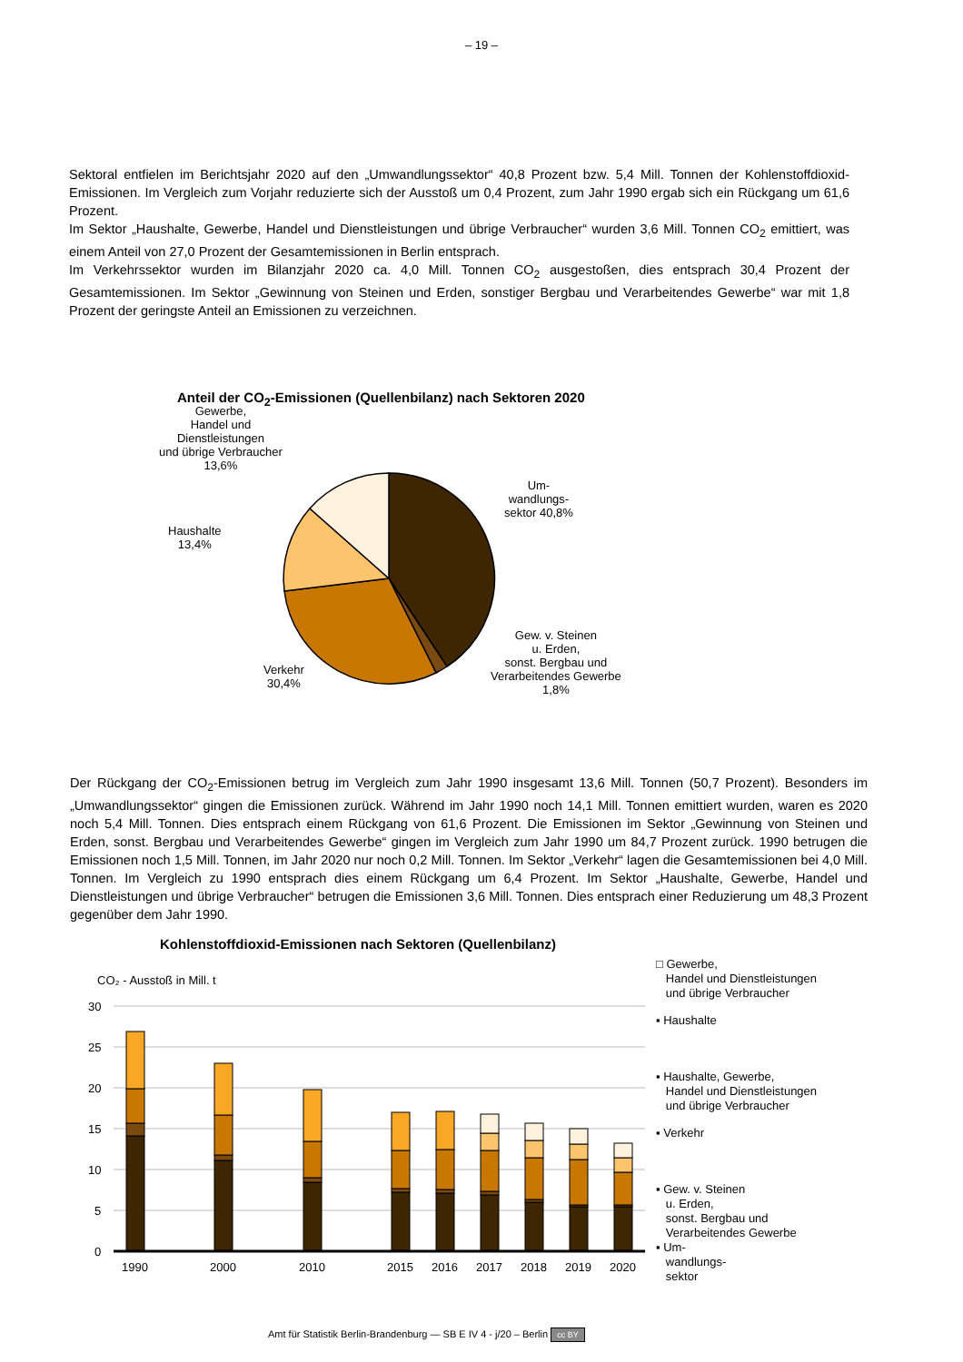– 19 –
Sektoral entfielen im Berichtsjahr 2020 auf den „Umwandlungssektor“ 40,8 Prozent bzw. 5,4 Mill. Tonnen der Kohlenstoffdioxid-Emissionen. Im Vergleich zum Vorjahr reduzierte sich der Ausstoß um 0,4 Prozent, zum Jahr 1990 ergab sich ein Rückgang um 61,6 Prozent.
Im Sektor „Haushalte, Gewerbe, Handel und Dienstleistungen und übrige Verbraucher“ wurden 3,6 Mill. Tonnen CO<sub>2</sub> emittiert, was einem Anteil von 27,0 Prozent der Gesamtemissionen in Berlin entsprach.
Im Verkehrssektor wurden im Bilanzjahr 2020 ca. 4,0 Mill. Tonnen CO<sub>2</sub> ausgestoßen, dies entsprach 30,4 Prozent der Gesamtemissionen. Im Sektor „Gewinnung von Steinen und Erden, sonstiger Bergbau und Verarbeitendes Gewerbe“ war mit 1,8 Prozent der geringste Anteil an Emissionen zu verzeichnen.
Anteil der CO<sub>2</sub>-Emissionen (Quellenbilanz) nach Sektoren 2020
Gewerbe,
Handel und
Dienstleistungen
und übrige Verbraucher
13,6%
Haushalte
13,4%
Um-
wandlungs-
sektor 40,8%
Gew. v. Steinen
u. Erden,
sonst. Bergbau und
Verarbeitendes Gewerbe
1,8%
Verkehr
30,4%
Der Rückgang der CO<sub>2</sub>-Emissionen betrug im Vergleich zum Jahr 1990 insgesamt 13,6 Mill. Tonnen (50,7 Prozent). Besonders im „Umwandlungssektor“ gingen die Emissionen zurück. Während im Jahr 1990 noch 14,1 Mill. Tonnen emittiert wurden, waren es 2020 noch 5,4 Mill. Tonnen. Dies entsprach einem Rückgang von 61,6 Prozent. Die Emissionen im Sektor „Gewinnung von Steinen und Erden, sonst. Bergbau und Verarbeitendes Gewerbe“ gingen im Vergleich zum Jahr 1990 um 84,7 Prozent zurück. 1990 betrugen die Emissionen noch 1,5 Mill. Tonnen, im Jahr 2020 nur noch 0,2 Mill. Tonnen. Im Sektor „Verkehr“ lagen die Gesamtemissionen bei 4,0 Mill. Tonnen. Im Vergleich zu 1990 entsprach dies einem Rückgang um 6,4 Prozent. Im Sektor „Haushalte, Gewerbe, Handel und Dienstleistungen und übrige Verbraucher“ betrugen die Emissionen 3,6 Mill. Tonnen. Dies entsprach einer Reduzierung um 48,3 Prozent gegenüber dem Jahr 1990.
Kohlenstoffdioxid-Emissionen nach Sektoren (Quellenbilanz)
CO₂ - Ausstoß in Mill. t
30
25
20
15
10
5
0
1990
2000
2010
2015
2016
2017
2018
2019
2020
□ Gewerbe,
Handel und Dienstleistungen
und übrige Verbraucher
▪ Haushalte
▪ Haushalte, Gewerbe,
Handel und Dienstleistungen
und übrige Verbraucher
▪ Verkehr
▪ Gew. v. Steinen
u. Erden,
sonst. Bergbau und
Verarbeitendes Gewerbe
▪ Um-
wandlungs-
sektor
Amt für Statistik Berlin-Brandenburg — SB E IV 4 - j/20 – Berlin cc BY